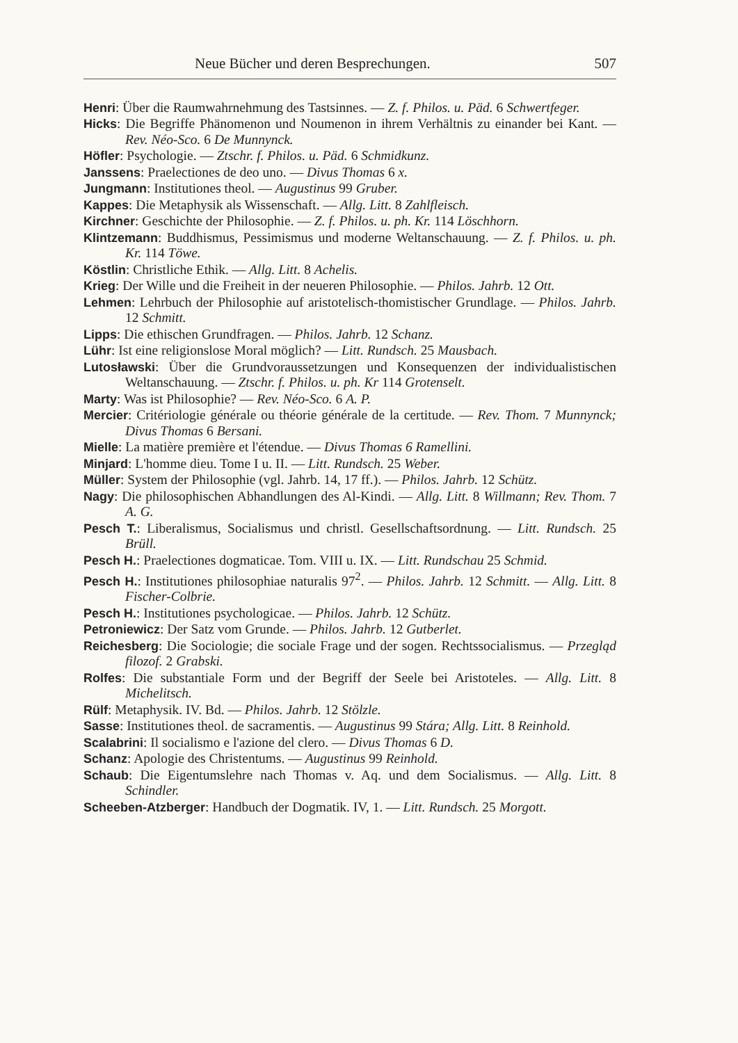Neue Bücher und deren Besprechungen. 507
Henri: Über die Raumwahrnehmung des Tastsinnes. — Z. f. Philos. u. Päd. 6 Schwertfeger.
Hicks: Die Begriffe Phänomenon und Noumenon in ihrem Verhältnis zu einander bei Kant. — Rev. Néo-Sco. 6 De Munnynck.
Höfler: Psychologie. — Ztschr. f. Philos. u. Päd. 6 Schmidkunz.
Janssens: Praelectiones de deo uno. — Divus Thomas 6 x.
Jungmann: Institutiones theol. — Augustinus 99 Gruber.
Kappes: Die Metaphysik als Wissenschaft. — Allg. Litt. 8 Zahlfleisch.
Kirchner: Geschichte der Philosophie. — Z. f. Philos. u. ph. Kr. 114 Löschhorn.
Klintzemann: Buddhismus, Pessimismus und moderne Weltanschauung. — Z. f. Philos. u. ph. Kr. 114 Töwe.
Köstlin: Christliche Ethik. — Allg. Litt. 8 Achelis.
Krieg: Der Wille und die Freiheit in der neueren Philosophie. — Philos. Jahrb. 12 Ott.
Lehmen: Lehrbuch der Philosophie auf aristotelisch-thomistischer Grundlage. — Philos. Jahrb. 12 Schmitt.
Lipps: Die ethischen Grundfragen. — Philos. Jahrb. 12 Schanz.
Lühr: Ist eine religionslose Moral möglich? — Litt. Rundsch. 25 Mausbach.
Lutosławski: Über die Grundvoraussetzungen und Konsequenzen der individualistischen Weltanschauung. — Ztschr. f. Philos. u. ph. Kr 114 Grotenselt.
Marty: Was ist Philosophie? — Rev. Néo-Sco. 6 A. P.
Mercier: Critériologie générale ou théorie générale de la certitude. — Rev. Thom. 7 Munnynck; Divus Thomas 6 Bersani.
Mielle: La matière première et l'étendue. — Divus Thomas 6 Ramellini.
Minjard: L'homme dieu. Tome I u. II. — Litt. Rundsch. 25 Weber.
Müller: System der Philosophie (vgl. Jahrb. 14, 17 ff.). — Philos. Jahrb. 12 Schütz.
Nagy: Die philosophischen Abhandlungen des Al-Kindi. — Allg. Litt. 8 Willmann; Rev. Thom. 7 A. G.
Pesch T.: Liberalismus, Socialismus und christl. Gesellschaftsordnung. — Litt. Rundsch. 25 Brüll.
Pesch H.: Praelectiones dogmaticae. Tom. VIII u. IX. — Litt. Rundschau 25 Schmid.
Pesch H.: Institutiones philosophiae naturalis 97<sup>2</sup>. — Philos. Jahrb. 12 Schmitt. — Allg. Litt. 8 Fischer-Colbrie.
Pesch H.: Institutiones psychologicae. — Philos. Jahrb. 12 Schütz.
Petroniewicz: Der Satz vom Grunde. — Philos. Jahrb. 12 Gutberlet.
Reichesberg: Die Sociologie; die sociale Frage und der sogen. Rechtssocialismus. — Przegląd filozof. 2 Grabski.
Rolfes: Die substantiale Form und der Begriff der Seele bei Aristoteles. — Allg. Litt. 8 Michelitsch.
Rülf: Metaphysik. IV. Bd. — Philos. Jahrb. 12 Stölzle.
Sasse: Institutiones theol. de sacramentis. — Augustinus 99 Stára; Allg. Litt. 8 Reinhold.
Scalabrini: Il socialismo e l'azione del clero. — Divus Thomas 6 D.
Schanz: Apologie des Christentums. — Augustinus 99 Reinhold.
Schaub: Die Eigentumslehre nach Thomas v. Aq. und dem Socialismus. — Allg. Litt. 8 Schindler.
Scheeben-Atzberger: Handbuch der Dogmatik. IV, 1. — Litt. Rundsch. 25 Morgott.